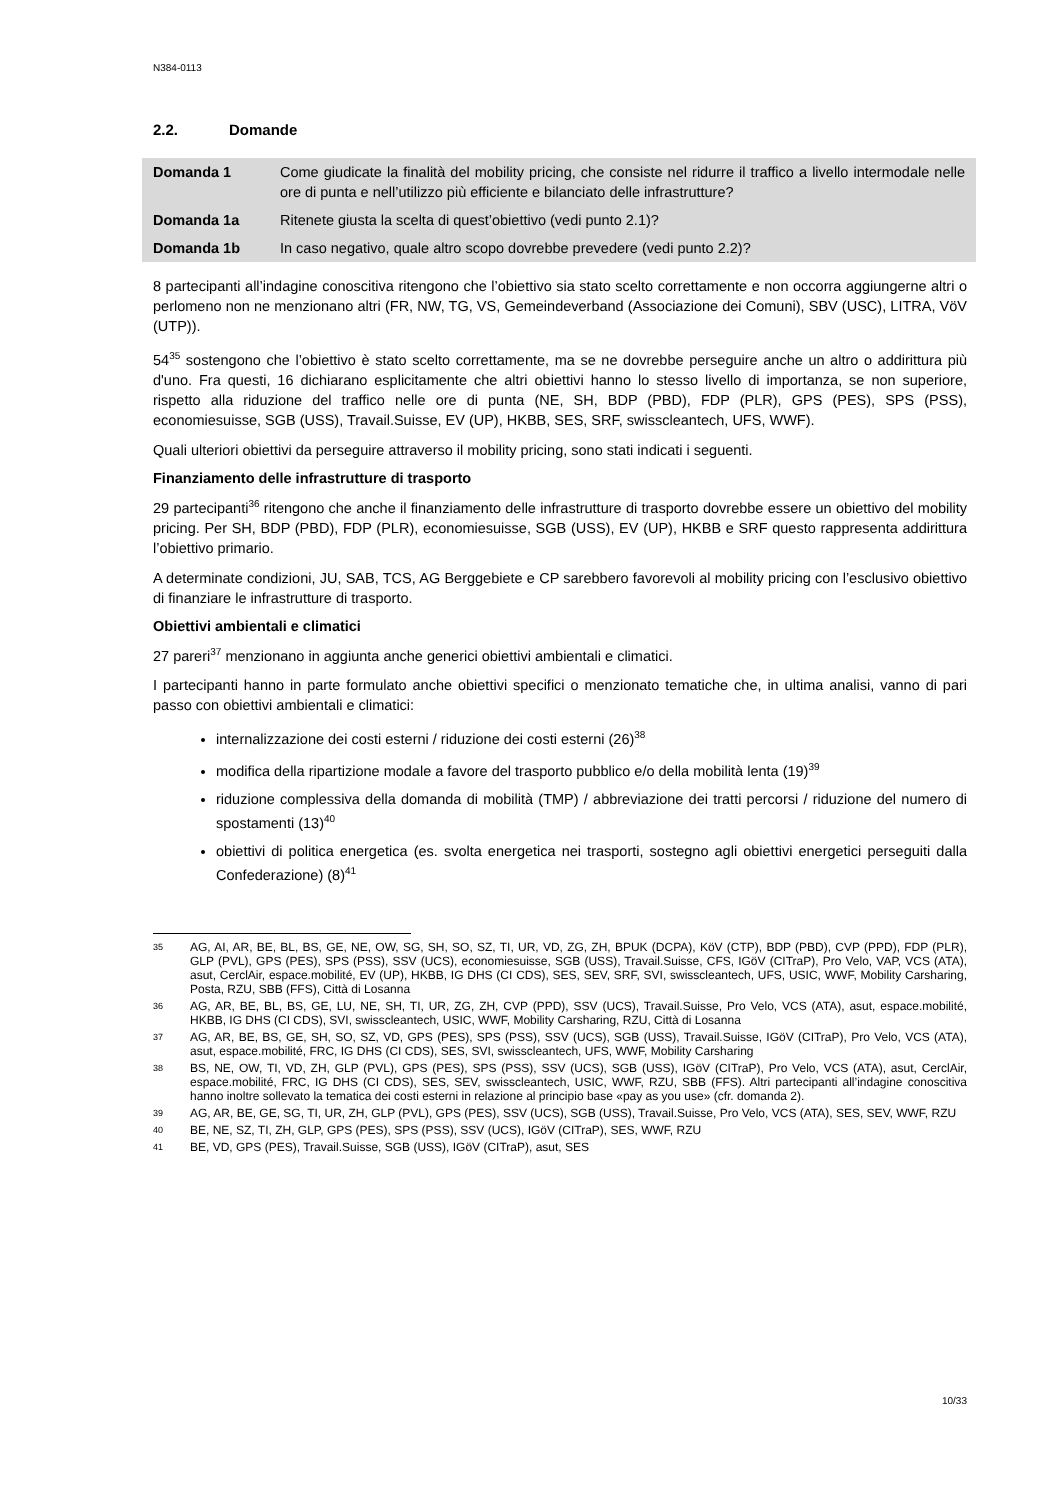N384-0113
2.2. Domande
| Domanda 1 | Come giudicate la finalità del mobility pricing, che consiste nel ridurre il traffico a livello intermodale nelle ore di punta e nell’utilizzo più efficiente e bilanciato delle infrastrutture? |
| Domanda 1a | Ritenete giusta la scelta di quest’obiettivo (vedi punto 2.1)? |
| Domanda 1b | In caso negativo, quale altro scopo dovrebbe prevedere (vedi punto 2.2)? |
8 partecipanti all’indagine conoscitiva ritengono che l’obiettivo sia stato scelto correttamente e non occorra aggiungerne altri o perlomeno non ne menzionano altri (FR, NW, TG, VS, Gemeindeverband (Associazione dei Comuni), SBV (USC), LITRA, VöV (UTP)).
54<sup>35</sup> sostengono che l’obiettivo è stato scelto correttamente, ma se ne dovrebbe perseguire anche un altro o addirittura più d'uno. Fra questi, 16 dichiarano esplicitamente che altri obiettivi hanno lo stesso livello di importanza, se non superiore, rispetto alla riduzione del traffico nelle ore di punta (NE, SH, BDP (PBD), FDP (PLR), GPS (PES), SPS (PSS), economiesuisse, SGB (USS), Travail.Suisse, EV (UP), HKBB, SES, SRF, swisscleantech, UFS, WWF).
Quali ulteriori obiettivi da perseguire attraverso il mobility pricing, sono stati indicati i seguenti.
Finanziamento delle infrastrutture di trasporto
29 partecipanti<sup>36</sup> ritengono che anche il finanziamento delle infrastrutture di trasporto dovrebbe essere un obiettivo del mobility pricing. Per SH, BDP (PBD), FDP (PLR), economiesuisse, SGB (USS), EV (UP), HKBB e SRF questo rappresenta addirittura l’obiettivo primario.
A determinate condizioni, JU, SAB, TCS, AG Berggebiete e CP sarebbero favorevoli al mobility pricing con l’esclusivo obiettivo di finanziare le infrastrutture di trasporto.
Obiettivi ambientali e climatici
27 pareri<sup>37</sup> menzionano in aggiunta anche generici obiettivi ambientali e climatici.
I partecipanti hanno in parte formulato anche obiettivi specifici o menzionato tematiche che, in ultima analisi, vanno di pari passo con obiettivi ambientali e climatici:
internalizzazione dei costi esterni / riduzione dei costi esterni (26)<sup>38</sup>
modifica della ripartizione modale a favore del trasporto pubblico e/o della mobilità lenta (19)<sup>39</sup>
riduzione complessiva della domanda di mobilità (TMP) / abbreviazione dei tratti percorsi / riduzione del numero di spostamenti (13)<sup>40</sup>
obiettivi di politica energetica (es. svolta energetica nei trasporti, sostegno agli obiettivi energetici perseguiti dalla Confederazione) (8)<sup>41</sup>
35 AG, AI, AR, BE, BL, BS, GE, NE, OW, SG, SH, SO, SZ, TI, UR, VD, ZG, ZH, BPUK (DCPA), KöV (CTP), BDP (PBD), CVP (PPD), FDP (PLR), GLP (PVL), GPS (PES), SPS (PSS), SSV (UCS), economiesuisse, SGB (USS), Travail.Suisse, CFS, IGöV (CITraP), Pro Velo, VAP, VCS (ATA), asut, CerclAir, espace.mobilité, EV (UP), HKBB, IG DHS (CI CDS), SES, SEV, SRF, SVI, swisscleantech, UFS, USIC, WWF, Mobility Carsharing, Posta, RZU, SBB (FFS), Città di Losanna
36 AG, AR, BE, BL, BS, GE, LU, NE, SH, TI, UR, ZG, ZH, CVP (PPD), SSV (UCS), Travail.Suisse, Pro Velo, VCS (ATA), asut, espace.mobilité, HKBB, IG DHS (CI CDS), SVI, swisscleantech, USIC, WWF, Mobility Carsharing, RZU, Città di Losanna
37 AG, AR, BE, BS, GE, SH, SO, SZ, VD, GPS (PES), SPS (PSS), SSV (UCS), SGB (USS), Travail.Suisse, IGöV (CITraP), Pro Velo, VCS (ATA), asut, espace.mobilité, FRC, IG DHS (CI CDS), SES, SVI, swisscleantech, UFS, WWF, Mobility Carsharing
38 BS, NE, OW, TI, VD, ZH, GLP (PVL), GPS (PES), SPS (PSS), SSV (UCS), SGB (USS), IGöV (CITraP), Pro Velo, VCS (ATA), asut, CerclAir, espace.mobilité, FRC, IG DHS (CI CDS), SES, SEV, swisscleantech, USIC, WWF, RZU, SBB (FFS). Altri partecipanti all’indagine conoscitiva hanno inoltre sollevato la tematica dei costi esterni in relazione al principio base «pay as you use» (cfr. domanda 2).
39 AG, AR, BE, GE, SG, TI, UR, ZH, GLP (PVL), GPS (PES), SSV (UCS), SGB (USS), Travail.Suisse, Pro Velo, VCS (ATA), SES, SEV, WWF, RZU
40 BE, NE, SZ, TI, ZH, GLP, GPS (PES), SPS (PSS), SSV (UCS), IGöV (CITraP), SES, WWF, RZU
41 BE, VD, GPS (PES), Travail.Suisse, SGB (USS), IGöV (CITraP), asut, SES
10/33